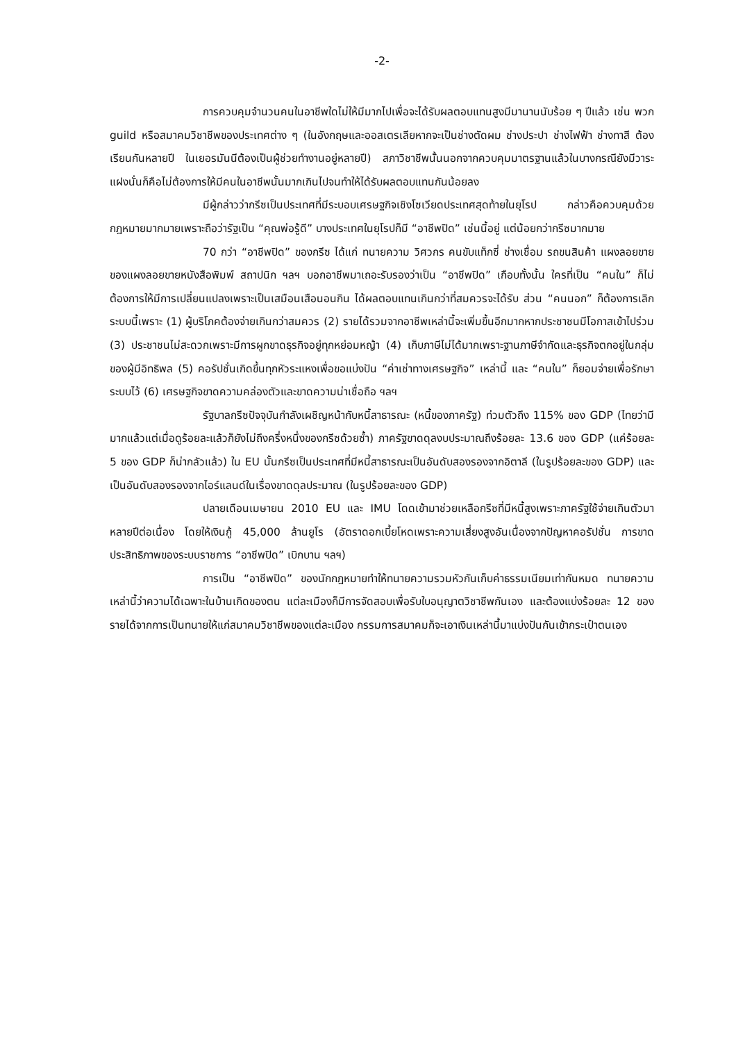-2-
การควบคุมจำนวนคนในอาชีพใดไม่ให้มีมากไปเพื่อจะได้รับผลตอบแทนสูงมีมานานนับร้อย ๆ ปีแล้ว เช่น พวก guild หรือสมาคมวิชาชีพของประเทศต่าง ๆ (ในอังกฤษและออสเตรเลียหากจะเป็นช่างตัดผม ช่างประปา ช่างไฟฟ้า ช่างทาสี ต้องเรียนกันหลายปี ในเยอรมันนีต้องเป็นผู้ช่วยทำงานอยู่หลายปี) สภาวิชาชีพนั้นนอกจากควบคุมมาตรฐานแล้วในบางกรณียังมีวาระแฝงนั่นก็คือไม่ต้องการให้มีคนในอาชีพนั้นมากเกินไปจนทำให้ได้รับผลตอบแทนกันน้อยลง
มีผู้กล่าวว่ากรีซเป็นประเทศที่มีระบอบเศรษฐกิจเชิงโซเวียดประเทศสุดท้ายในยุโรป กล่าวคือควบคุมด้วยกฎหมายมากมายเพราะถือว่ารัฐเป็น “คุณพ่อรู้ดี” บางประเทศในยุโรปก็มี “อาชีพปิด” เช่นนี้อยู่ แต่น้อยกว่ากรีซมากมาย
70 กว่า “อาชีพปิด” ของกรีซ ได้แก่ ทนายความ วิศวกร คนขับแท็กซี่ ช่างเชื่อม รถขนสินค้า แผงลอยขายของแผงลอยขายหนังสือพิมพ์ สถาปนิก ฯลฯ บอกอาชีพมาเถอะรับรองว่าเป็น “อาชีพปิด” เกือบทั้งนั้น ใครที่เป็น “คนใน” ก็ไม่ต้องการให้มีการเปลี่ยนแปลงเพราะเป็นเสมือนเสือนอนกิน ได้ผลตอบแทนเกินกว่าที่สมควรจะได้รับ ส่วน “คนนอก” ก็ต้องการเลิกระบบนี้เพราะ (1) ผู้บริโภคต้องจ่ายเกินกว่าสมควร (2) รายได้รวมจากอาชีพเหล่านี้จะเพิ่มขึ้นอีกมากหากประชาชนมีโอกาสเข้าไปร่วม (3) ประชาชนไม่สะดวกเพราะมีการผูกขาดธุรกิจอยู่ทุกหย่อมหญ้า (4) เก็บภาษีไม่ได้มากเพราะฐานภาษีจำกัดและธุรกิจตกอยู่ในกลุ่มของผู้มีอิทธิพล (5) คอรัปชั่นเกิดขึ้นทุกหัวระแหงเพื่อขอแบ่งปัน “ค่าเช่าทางเศรษฐกิจ” เหล่านี้ และ “คนใน” ก็ยอมจ่ายเพื่อรักษาระบบไว้ (6) เศรษฐกิจขาดความคล่องตัวและขาดความน่าเชื่อถือ ฯลฯ
รัฐบาลกรีซปัจจุบันกำลังเผชิญหน้ากับหนี้สาธารณะ (หนี้ของภาครัฐ) ท่วมตัวถึง 115% ของ GDP (ไทยว่ามีมากแล้วแต่เมื่อดูร้อยละแล้วก็ยังไม่ถึงครึ่งหนึ่งของกรีซด้วยซ้ำ) ภาครัฐขาดดุลงบประมาณถึงร้อยละ 13.6 ของ GDP (แค่ร้อยละ 5 ของ GDP ก็น่ากลัวแล้ว) ใน EU นั้นกรีซเป็นประเทศที่มีหนี้สาธารณะเป็นอันดับสองรองจากอิตาลี (ในรูปร้อยละของ GDP) และเป็นอันดับสองรองจากไอร์แลนด์ในเรื่องขาดดุลประมาณ (ในรูปร้อยละของ GDP)
ปลายเดือนเมษายน 2010 EU และ IMU โดดเข้ามาช่วยเหลือกรีซที่มีหนี้สูงเพราะภาครัฐใช้จ่ายเกินตัวมาหลายปีต่อเนื่อง โดยให้เงินกู้ 45,000 ล้านยูโร (อัตราดอกเบี้ยโหดเพราะความเสี่ยงสูงอันเนื่องจากปัญหาคอรัปชั่น การขาดประสิทธิภาพของระบบราชการ “อาชีพปิด” เบิกบาน ฯลฯ)
การเป็น “อาชีพปิด” ของนักกฎหมายทำให้ทนายความรวมหัวกันเก็บค่าธรรมเนียมเท่ากันหมด ทนายความเหล่านี้ว่าความได้เฉพาะในบ้านเกิดของตน แต่ละเมืองก็มีการจัดสอบเพื่อรับใบอนุญาตวิชาชีพกันเอง และต้องแบ่งร้อยละ 12 ของรายได้จากการเป็นทนายให้แก่สมาคมวิชาชีพของแต่ละเมือง กรรมการสมาคมก็จะเอาเงินเหล่านี้มาแบ่งปันกันเข้ากระเป๋าตนเอง